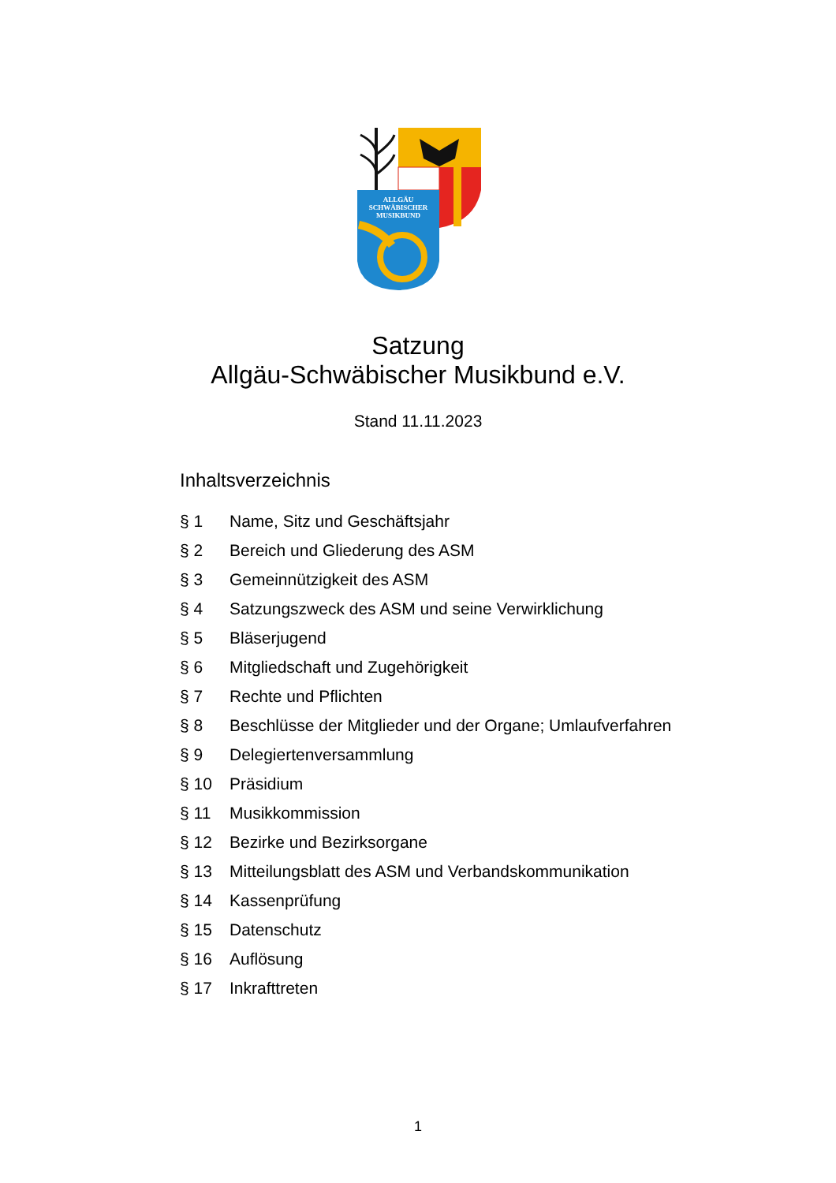ALLGÄU
SCHWÄBISCHER
MUSIKBUND
Satzung
Allgäu-Schwäbischer Musikbund e.V.
Stand 11.11.2023
Inhaltsverzeichnis
§ 1 Name, Sitz und Geschäftsjahr
§ 2 Bereich und Gliederung des ASM
§ 3 Gemeinnützigkeit des ASM
§ 4 Satzungszweck des ASM und seine Verwirklichung
§ 5 Bläserjugend
§ 6 Mitgliedschaft und Zugehörigkeit
§ 7 Rechte und Pflichten
§ 8 Beschlüsse der Mitglieder und der Organe; Umlaufverfahren
§ 9 Delegiertenversammlung
§ 10 Präsidium
§ 11 Musikkommission
§ 12 Bezirke und Bezirksorgane
§ 13 Mitteilungsblatt des ASM und Verbandskommunikation
§ 14 Kassenprüfung
§ 15 Datenschutz
§ 16 Auflösung
§ 17 Inkrafttreten
1